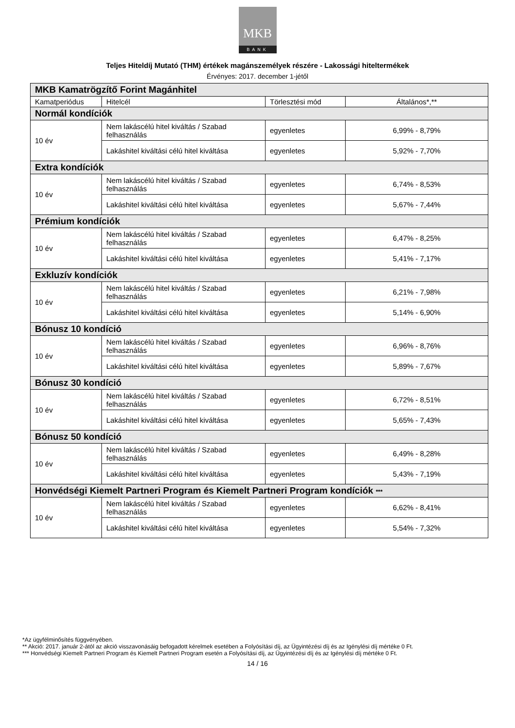MKB
BANK
Teljes Hiteldíj Mutató (THM) értékek magánszemélyek részére - Lakossági hiteltermékek
Érvényes: 2017. december 1-jétől
| MKB Kamatrögzítő Forint Magánhitel | | | |
| Kamatperiódus | Hitelcél | Törlesztési mód | Általános*,** |
| Normál kondíciók | | | |
| 10 év | Nem lakáscélú hitel kiváltás / Szabad felhasználás | egyenletes | 6,99% - 8,79% |
| | Lakáshitel kiváltási célú hitel kiváltása | egyenletes | 5,92% - 7,70% |
| Extra kondíciók | | | |
| 10 év | Nem lakáscélú hitel kiváltás / Szabad felhasználás | egyenletes | 6,74% - 8,53% |
| | Lakáshitel kiváltási célú hitel kiváltása | egyenletes | 5,67% - 7,44% |
| Prémium kondíciók | | | |
| 10 év | Nem lakáscélú hitel kiváltás / Szabad felhasználás | egyenletes | 6,47% - 8,25% |
| | Lakáshitel kiváltási célú hitel kiváltása | egyenletes | 5,41% - 7,17% |
| Exkluzív kondíciók | | | |
| 10 év | Nem lakáscélú hitel kiváltás / Szabad felhasználás | egyenletes | 6,21% - 7,98% |
| | Lakáshitel kiváltási célú hitel kiváltása | egyenletes | 5,14% - 6,90% |
| Bónusz 10 kondíció | | | |
| 10 év | Nem lakáscélú hitel kiváltás / Szabad felhasználás | egyenletes | 6,96% - 8,76% |
| | Lakáshitel kiváltási célú hitel kiváltása | egyenletes | 5,89% - 7,67% |
| Bónusz 30 kondíció | | | |
| 10 év | Nem lakáscélú hitel kiváltás / Szabad felhasználás | egyenletes | 6,72% - 8,51% |
| | Lakáshitel kiváltási célú hitel kiváltása | egyenletes | 5,65% - 7,43% |
| Bónusz 50 kondíció | | | |
| 10 év | Nem lakáscélú hitel kiváltás / Szabad felhasználás | egyenletes | 6,49% - 8,28% |
| | Lakáshitel kiváltási célú hitel kiváltása | egyenletes | 5,43% - 7,19% |
| Honvédségi Kiemelt Partneri Program és Kiemelt Partneri Program kondíciók *** | | | |
| 10 év | Nem lakáscélú hitel kiváltás / Szabad felhasználás | egyenletes | 6,62% - 8,41% |
| | Lakáshitel kiváltási célú hitel kiváltása | egyenletes | 5,54% - 7,32% |
*Az ügyfélminősítés függvényében.
** Akció: 2017. január 2-ától az akció visszavonásáig befogadott kérelmek esetében a Folyósítási díj, az Ügyintézési díj és az Igénylési díj mértéke 0 Ft.
*** Honvédségi Kiemelt Partneri Program és Kiemelt Partneri Program esetén a Folyósítási díj, az Ügyintézési díj és az Igénylési díj mértéke 0 Ft.
14 / 16